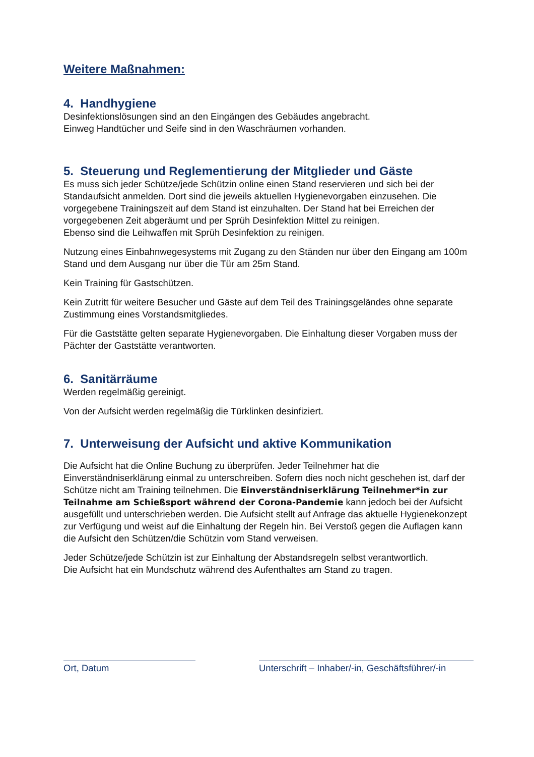Weitere Maßnahmen:
4. Handhygiene
Desinfektionslösungen sind an den Eingängen des Gebäudes angebracht.
Einweg Handtücher und Seife sind in den Waschräumen vorhanden.
5. Steuerung und Reglementierung der Mitglieder und Gäste
Es muss sich jeder Schütze/jede Schützin online einen Stand reservieren und sich bei der Standaufsicht anmelden. Dort sind die jeweils aktuellen Hygienevorgaben einzusehen. Die vorgegebene Trainingszeit auf dem Stand ist einzuhalten. Der Stand hat bei Erreichen der vorgegebenen Zeit abgeräumt und per Sprüh Desinfektion Mittel zu reinigen.
Ebenso sind die Leihwaffen mit Sprüh Desinfektion zu reinigen.
Nutzung eines Einbahnwegesystems mit Zugang zu den Ständen nur über den Eingang am 100m Stand und dem Ausgang nur über die Tür am 25m Stand.
Kein Training für Gastschützen.
Kein Zutritt für weitere Besucher und Gäste auf dem Teil des Trainingsgeländes ohne separate Zustimmung eines Vorstandsmitgliedes.
Für die Gaststätte gelten separate Hygienevorgaben. Die Einhaltung dieser Vorgaben muss der Pächter der Gaststätte verantworten.
6. Sanitärräume
Werden regelmäßig gereinigt.
Von der Aufsicht werden regelmäßig die Türklinken desinfiziert.
7. Unterweisung der Aufsicht und aktive Kommunikation
Die Aufsicht hat die Online Buchung zu überprüfen. Jeder Teilnehmer hat die Einverständniserklärung einmal zu unterschreiben. Sofern dies noch nicht geschehen ist, darf der Schütze nicht am Training teilnehmen. Die Einverständniserklärung Teilnehmer*in zur Teilnahme am Schießsport während der Corona-Pandemie kann jedoch bei der Aufsicht ausgefüllt und unterschrieben werden. Die Aufsicht stellt auf Anfrage das aktuelle Hygienekonzept zur Verfügung und weist auf die Einhaltung der Regeln hin. Bei Verstoß gegen die Auflagen kann die Aufsicht den Schützen/die Schützin vom Stand verweisen.
Jeder Schütze/jede Schützin ist zur Einhaltung der Abstandsregeln selbst verantwortlich.
Die Aufsicht hat ein Mundschutz während des Aufenthaltes am Stand zu tragen.
Ort, Datum Unterschrift – Inhaber/-in, Geschäftsführer/-in